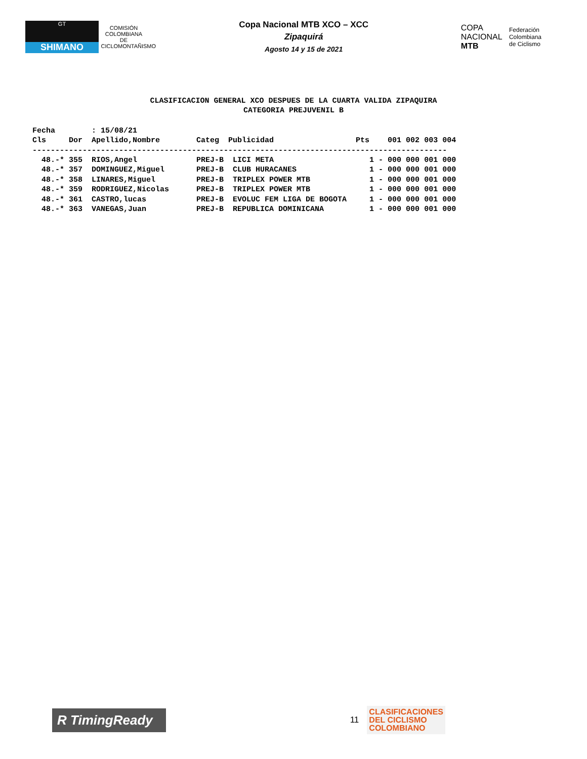GT
SHIMANO
COMISIÓN COLOMBIANA DE CICLOMONTAÑISMO
Copa Nacional MTB XCO – XCC
Zipaquirá
Agosto 14 y 15 de 2021
COPA
NACIONAL
MTB Federación
Colombiana
de Ciclismo
CLASIFICACION GENERAL XCO DESPUES DE LA CUARTA VALIDA ZIPAQUIRA
CATEGORIA PREJUVENIL B
Fecha        : 15/08/21
Cls     Dor  Apellido,Nombre        Categ  Publicidad                  Pts    001 002 003 004
-------------------------------------------------------------------------------------------
  48.-* 355  RIOS,Angel             PREJ-B  LICI META                     1 - 000 000 001 000
  48.-* 357  DOMINGUEZ,Miguel       PREJ-B  CLUB HURACANES                1 - 000 000 001 000
  48.-* 358  LINARES,Miguel         PREJ-B  TRIPLEX POWER MTB             1 - 000 000 001 000
  48.-* 359  RODRIGUEZ,Nicolas      PREJ-B  TRIPLEX POWER MTB             1 - 000 000 001 000
  48.-* 361  CASTRO,lucas           PREJ-B  EVOLUC FEM LIGA DE BOGOTA     1 - 000 000 001 000
  48.-* 363  VANEGAS,Juan           PREJ-B  REPUBLICA DOMINICANA          1 - 000 000 001 000
R TimingReady
11
CLASIFICACIONES
DEL CICLISMO
COLOMBIANO